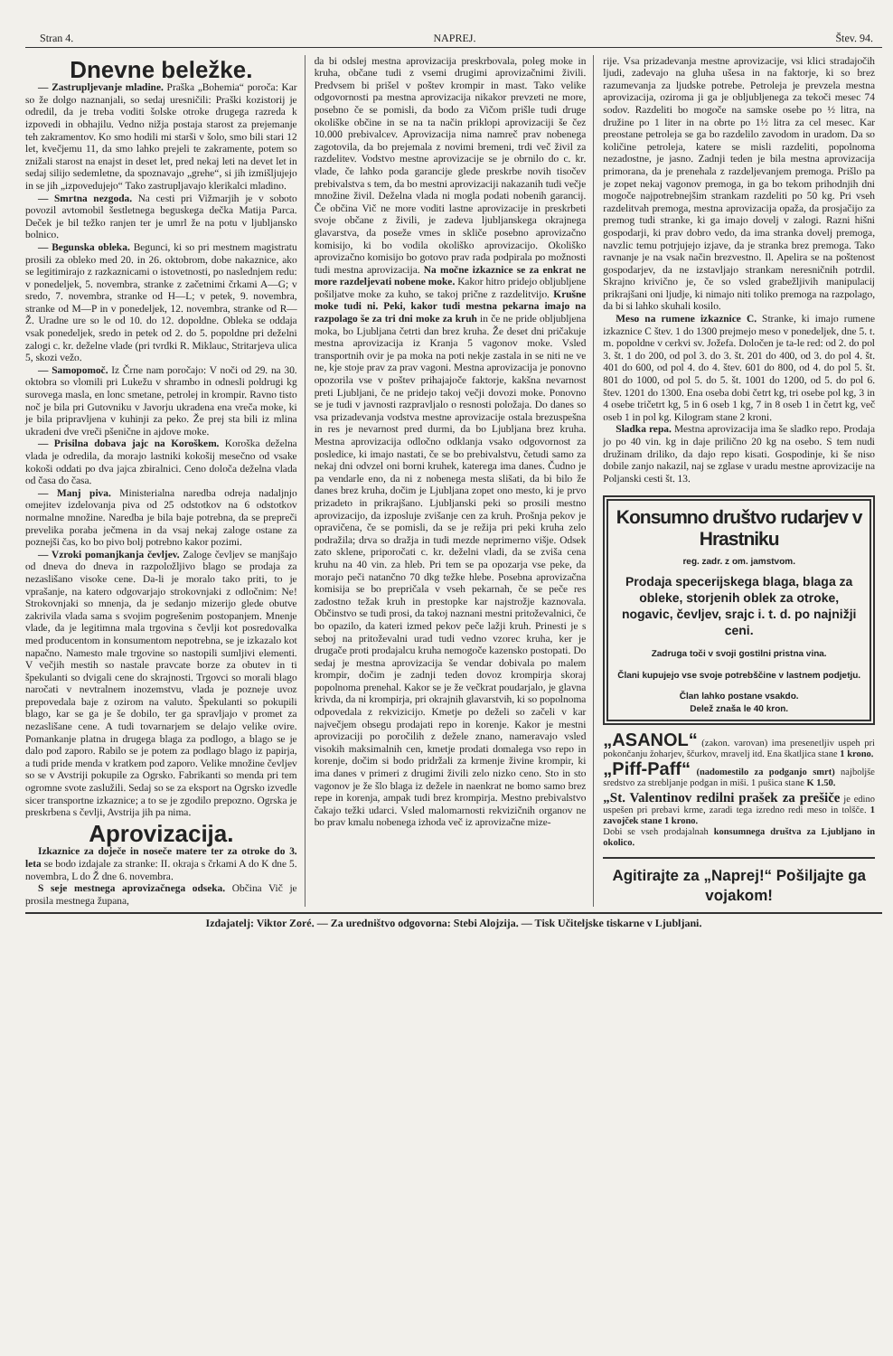Stran 4. NAPREJ. Štev. 94.
Dnevne beležke.
— Zastrupljevanje mladine. Praška „Bohemia“ poroča: Kar so že dolgo naznanjali, so sedaj uresničili: Praški kozistorij je odredil, da je treba voditi šolske otroke drugega razreda k izpovedi in obhajilu. Vedno nižja postaja starost za prejemanje teh zakramentov. Ko smo hodili mi starši v šolo, smo bili stari 12 let, kvečjemu 11, da smo lahko prejeli te zakramente, potem so znižali starost na enajst in deset let, pred nekaj leti na devet let in sedaj silijo sedemletne, da spoznavajo „grehe“, si jih izmišljujejo in se jih „izpovedujejo“ Tako zastrupljavajo klerikalci mladino.
— Smrtna nezgoda. Na cesti pri Vižmarjih je v soboto povozil avtomobil šestletnega beguskega dečka Matija Parca. Deček je bil težko ranjen ter je umrl že na potu v ljubljansko bolnico.
— Begunska obleka. Begunci, ki so pri mestnem magistratu prosili za obleko med 20. in 26. oktobrom, dobe nakaznice, ako se legitimirajo z razkaznicami o istovetnosti, po naslednjem redu: v ponedeljek, 5. novembra, stranke z začetnimi črkami A—G; v sredo, 7. novembra, stranke od H—L; v petek, 9. novembra, stranke od M—P in v ponedeljek, 12. novembra, stranke od R—Ž. Uradne ure so le od 10. do 12. dopoldne. Obleka se oddaja vsak ponedeljek, sredo in petek od 2. do 5. popoldne pri deželni zalogi c. kr. deželne vlade (pri tvrdki R. Miklauc, Stritarjeva ulica 5, skozi vežo.
— Samopomoč. Iz Črne nam poročajo: V noči od 29. na 30. oktobra so vlomili pri Lukežu v shrambo in odnesli poldrugi kg surovega masla, en lonc smetane, petrolej in krompir. Ravno tisto noč je bila pri Gutovniku v Javorju ukradena ena vreča moke, ki je bila pripravljena v kuhinji za peko. Že prej sta bili iz mlina ukradeni dve vreči pšenične in ajdove moke.
— Prisilna dobava jajc na Koroškem. Koroška deželna vlada je odredila, da morajo lastniki kokošij mesečno od vsake kokoši oddati po dva jajca zbiralnici. Ceno določa deželna vlada od časa do časa.
— Manj piva. Ministerialna naredba odreja nadaljnjo omejitev izdelovanja piva od 25 odstotkov na 6 odstotkov normalne množine. Naredba je bila baje potrebna, da se prepreči prevelika poraba ječmena in da vsaj nekaj zaloge ostane za poznejši čas, ko bo pivo bolj potrebno kakor pozimi.
— Vzroki pomanjkanja čevljev. Zaloge čevljev se manjšajo od dneva do dneva in razpoložljivo blago se prodaja za nezaslišano visoke cene. Da-li je moralo tako priti, to je vprašanje, na katero odgovarjajo strokovnjaki z odločnim: Ne! Strokovnjaki so mnenja, da je sedanjo mizerijo glede obutve zakrivila vlada sama s svojim pogrešenim postopanjem. Mnenje vlade, da je legitimna mala trgovina s čevlji kot posredovalka med producentom in konsumentom nepotrebna, se je izkazalo kot napačno. Namesto male trgovine so nastopili sumljivi elementi. V večjih mestih so nastale pravcate borze za obutev in ti špekulanti so dvigali cene do skrajnosti. Trgovci so morali blago naročati v nevtralnem inozemstvu, vlada je pozneje uvoz prepovedala baje z ozirom na valuto. Špekulanti so pokupili blago, kar se ga je še dobilo, ter ga spravljajo v promet za nezaslišane cene. A tudi tovarnarjem se delajo velike ovire. Pomankanje platna in drugega blaga za podlogo, a blago se je dalo pod zaporo. Rabilo se je potem za podlago blago iz papirja, a tudi pride menda v kratkem pod zaporo. Velike množine čevljev so se v Avstriji pokupile za Ogrsko. Fabrikanti so menda pri tem ogromne svote zaslužili. Sedaj so se za eksport na Ogrsko izvedle sicer transportne izkaznice; a to se je zgodilo prepozno. Ogrska je preskrbena s čevlji, Avstrija jih pa nima.
Aprovizacija.
Izkaznice za doječe in noseče matere ter za otroke do 3. leta se bodo izdajale za stranke: II. okraja s črkami A do K dne 5. novembra, L do Ž dne 6. novembra.
S seje mestnega aprovizačnega odseka. Občina Vič je prosila mestnega župana,
da bi odslej mestna aprovizacija preskrbovala, poleg moke in kruha, občane tudi z vsemi drugimi aprovizačnimi živili. Predvsem bi prišel v poštev krompir in mast. Tako velike odgovornosti pa mestna aprovizacija nikakor prevzeti ne more, posebno če se pomisli, da bodo za Vičom prišle tudi druge okoliške občine in se na ta način priklopi aprovizaciji še čez 10.000 prebivalcev. Aprovizacija nima namreč prav nobenega zagotovila, da bo prejemala z novimi bremeni, trdi več živil za razdelitev. Vodstvo mestne aprovizacije se je obrnilo do c. kr. vlade, če lahko poda garancije glede preskrbe novih tisočev prebivalstva s tem, da bo mestni aprovizaciji nakazanih tudi večje množine živil. Deželna vlada ni mogla podati nobenih garancij. Če občina Vič ne more voditi lastne aprovizacije in preskrbeti svoje občane z živili, je zadeva ljubljanskega okrajnega glavarstva, da poseže vmes in skliče posebno aprovizačno komisijo, ki bo vodila okoliško aprovizacijo. Okoliško aprovizačno komisijo bo gotovo prav rada podpirala po možnosti tudi mestna aprovizacija. Na močne izkaznice se za enkrat ne more razdeljevati nobene moke. Kakor hitro pridejo obljubljene pošiljatve moke za kuho, se takoj prične z razdelitvijo. Krušne moke tudi ni. Peki, kakor tudi mestna pekarna imajo na razpolago še za tri dni moke za kruh in če ne pride obljubljena moka, bo Ljubljana četrti dan brez kruha. Že deset dni pričakuje mestna aprovizacija iz Kranja 5 vagonov moke. Vsled transportnih ovir je pa moka na poti nekje zastala in se niti ne ve ne, kje stoje prav za prav vagoni. Mestna aprovizacija je ponovno opozorila vse v poštev prihajajoče faktorje, kakšna nevarnost preti Ljubljani, če ne pridejo takoj večji dovozi moke. Ponovno se je tudi v javnosti razpravljalo o resnosti položaja. Do danes so vsa prizadevanja vodstva mestne aprovizacije ostala brezuspešna in res je nevarnost pred durmi, da bo Ljubljana brez kruha. Mestna aprovizacija odločno odklanja vsako odgovornost za posledice, ki imajo nastati, če se bo prebivalstvu, četudi samo za nekaj dni odvzel oni borni kruhek, katerega ima danes. Čudno je pa vendarle eno, da ni z nobenega mesta slišati, da bi bilo že danes brez kruha, dočim je Ljubljana zopet ono mesto, ki je prvo prizadeto in prikrajšano. Ljubljanski peki so prosili mestno aprovizacijo, da izposluje zvišanje cen za kruh. Prošnja pekov je opravičena, če se pomisli, da se je režija pri peki kruha zelo podražila; drva so dražja in tudi mezde neprimerno višje. Odsek zato sklene, priporočati c. kr. deželni vladi, da se zviša cena kruhu na 40 vin. za hleb. Pri tem se pa opozarja vse peke, da morajo peči natančno 70 dkg težke hlebe. Posebna aprovizačna komisija se bo prepričala v vseh pekarnah, če se peče res zadostno težak kruh in prestopke kar najstrožje kaznovala. Občinstvo se tudi prosi, da takoj naznani mestni pritoževalnici, če bo opazilo, da kateri izmed pekov peče lažji kruh. Prinesti je s seboj na pritoževalni urad tudi vedno vzorec kruha, ker je drugače proti prodajalcu kruha nemogoče kazensko postopati. Do sedaj je mestna aprovizacija še vendar dobivala po malem krompir, dočim je zadnji teden dovoz krompirja skoraj popolnoma prenehal. Kakor se je že večkrat poudarjalo, je glavna krivda, da ni krompirja, pri okrajnih glavarstvih, ki so popolnoma odpovedala z rekvizicijo. Kmetje po deželi so začeli v kar največjem obsegu prodajati repo in korenje. Kakor je mestni aprovizaciji po poročilih z dežele znano, nameravajo vsled visokih maksimalnih cen, kmetje prodati domalega vso repo in korenje, dočim si bodo pridržali za krmenje živine krompir, ki ima danes v primeri z drugimi živili zelo nizko ceno. Sto in sto vagonov je že šlo blaga iz dežele in naenkrat ne bomo samo brez repe in korenja, ampak tudi brez krompirja. Mestno prebivalstvo čakajo težki udarci. Vsled malomarnosti rekvizičnih organov ne bo prav kmalu nobenega izhoda več iz aprovizačne mize-
rije. Vsa prizadevanja mestne aprovizacije, vsi klici stradajočih ljudi, zadevajo na gluha ušesa in na faktorje, ki so brez razumevanja za ljudske potrebe. Petroleja je prevzela mestna aprovizacija, oziroma ji ga je obljubljenega za tekoči mesec 74 sodov. Razdeliti bo mogoče na samske osebe po ½ litra, na družine po 1 liter in na obrte po 1½ litra za cel mesec. Kar preostane petroleja se ga bo razdelilo zavodom in uradom. Da so količine petroleja, katere se misli razdeliti, popolnoma nezadostne, je jasno. Zadnji teden je bila mestna aprovizacija primorana, da je prenehala z razdeljevanjem premoga. Prišlo pa je zopet nekaj vagonov premoga, in ga bo tekom prihodnjih dni mogoče najpotrebnejšim strankam razdeliti po 50 kg. Pri vseh razdelitvah premoga, mestna aprovizacija opaža, da prosjačijo za premog tudi stranke, ki ga imajo dovelj v zalogi. Razni hišni gospodarji, ki prav dobro vedo, da ima stranka dovelj premoga, navzlic temu potrjujejo izjave, da je stranka brez premoga. Tako ravnanje je na vsak način brezvestno. Il. Apelira se na poštenost gospodarjev, da ne izstavljajo strankam neresničnih potrdil. Skrajno krivično je, če so vsled grabežljivih manipulacij prikrajšani oni ljudje, ki nimajo niti toliko premoga na razpolago, da bi si lahko skuhali kosilo.
Meso na rumene izkaznice C. Stranke, ki imajo rumene izkaznice C štev. 1 do 1300 prejmejo meso v ponedeljek, dne 5. t. m. popoldne v cerkvi sv. Jožefa. Določen je ta-le red: od 2. do pol 3. št. 1 do 200, od pol 3. do 3. št. 201 do 400, od 3. do pol 4. št. 401 do 600, od pol 4. do 4. štev. 601 do 800, od 4. do pol 5. št. 801 do 1000, od pol 5. do 5. št. 1001 do 1200, od 5. do pol 6. štev. 1201 do 1300. Ena oseba dobi četrt kg, tri osebe pol kg, 3 in 4 osebe tričetrt kg, 5 in 6 oseb 1 kg, 7 in 8 oseb 1 in četrt kg, več oseb 1 in pol kg. Kilogram stane 2 kroni.
Sladka repa. Mestna aprovizacija ima še sladko repo. Prodaja jo po 40 vin. kg in daje prilično 20 kg na osebo. S tem nudi družinam driliko, da dajo repo kisati. Gospodinje, ki še niso dobile zanjo nakazil, naj se zglase v uradu mestne aprovizacije na Poljanski cesti št. 13.
Konsumno društvo rudarjev v Hrastniku
reg. zadr. z om. jamstvom.
Prodaja specerijskega blaga, blaga za obleke, storjenih oblek za otroke, nogavic, čevljev, srajc i. t. d. po najnižji ceni.
Zadruga toči v svoji gostilni pristna vina.
Člani kupujejo vse svoje potrebščine v lastnem podjetju.
Član lahko postane vsakdo.
Delež znaša le 40 kron.
„ASANOL“ (zakon. varovan) ima presenetljiv uspeh pri pokončanju žoharjev, ščurkov, mravelj itd. Ena škatljica stane 1 krono.
„Piff-Paff“ (nadomestilo za podganjo smrt) najboljše sredstvo za strebljanje podgan in miši. 1 pušica stane K 1.50.
„St. Valentinov redilni prašek za prešiče je edino uspešen pri prebavi krme, zaradi tega izredno redi meso in tolšče. 1 zavojček stane 1 krono.
Dobi se vseh prodajalnah konsumnega društva za Ljubljano in okolico.
Agitirajte za „Naprej!“ Pošiljajte ga vojakom!
Izdajatelj: Viktor Zoré. — Za uredništvo odgovorna: Stebi Alojzija. — Tisk Učiteljske tiskarne v Ljubljani.